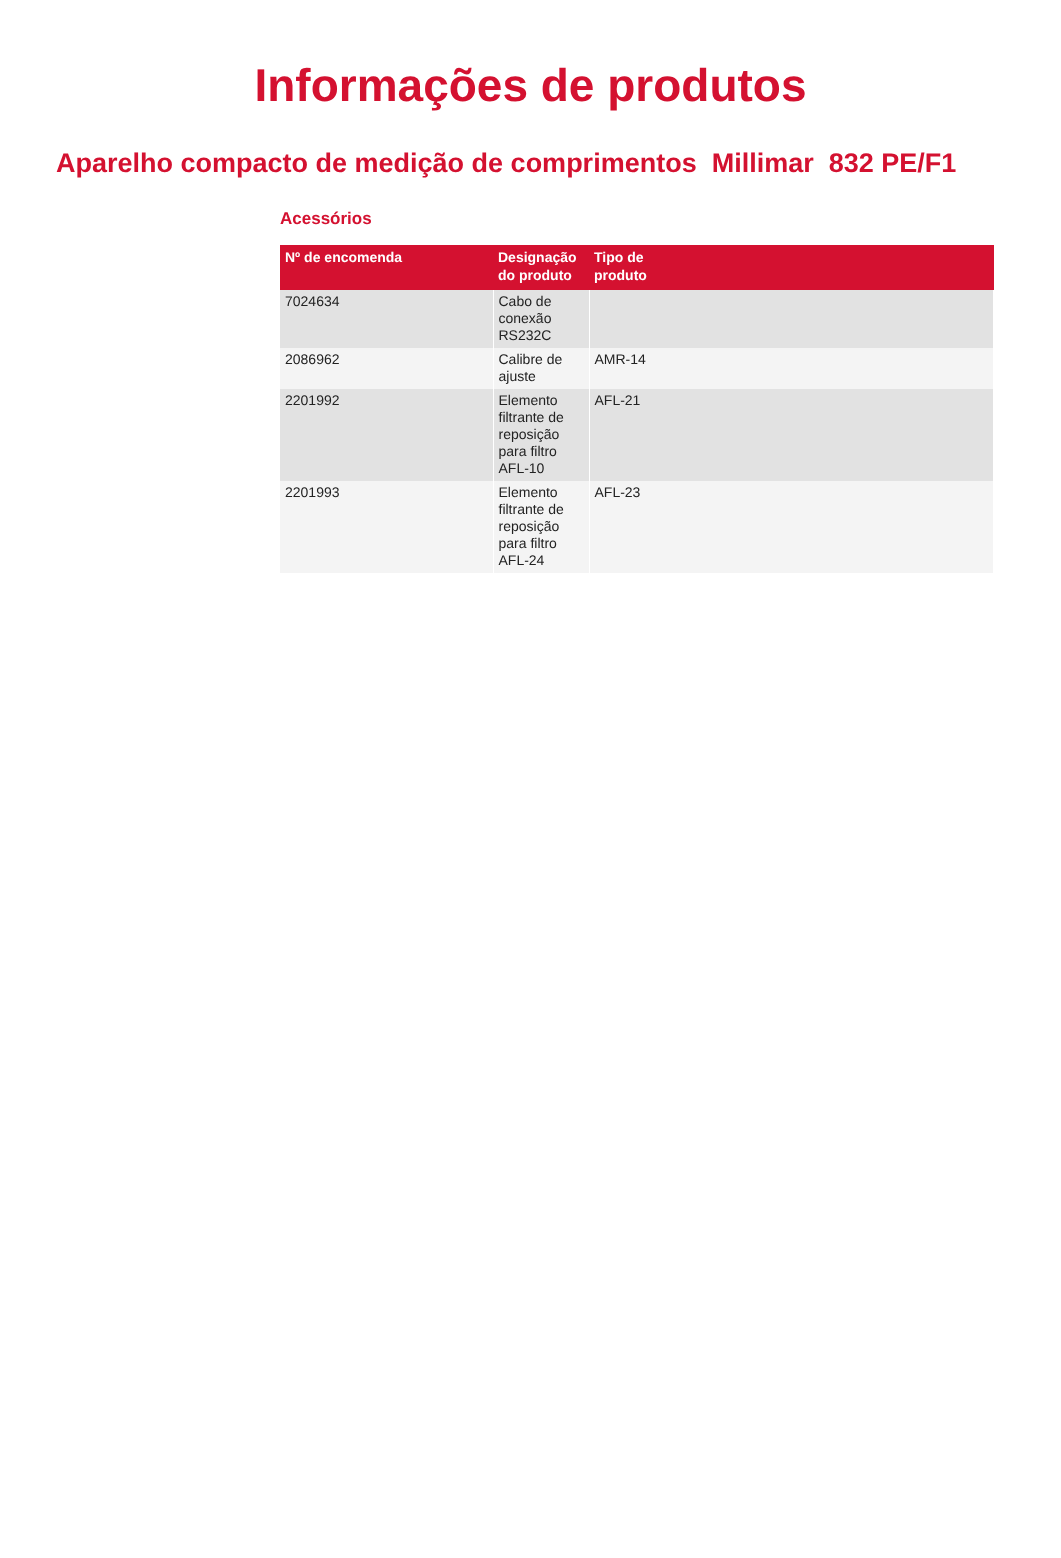Informações de produtos
Aparelho compacto de medição de comprimentos Millimar 832 PE/F1
Acessórios
| Nº de encomenda | Designação do produto | Tipo de produto |
| --- | --- | --- |
| 7024634 | Cabo de conexão RS232C | |
| 2086962 | Calibre de ajuste | AMR-14 |
| 2201992 | Elemento filtrante de reposição para filtro AFL-10 | AFL-21 |
| 2201993 | Elemento filtrante de reposição para filtro AFL-24 | AFL-23 |